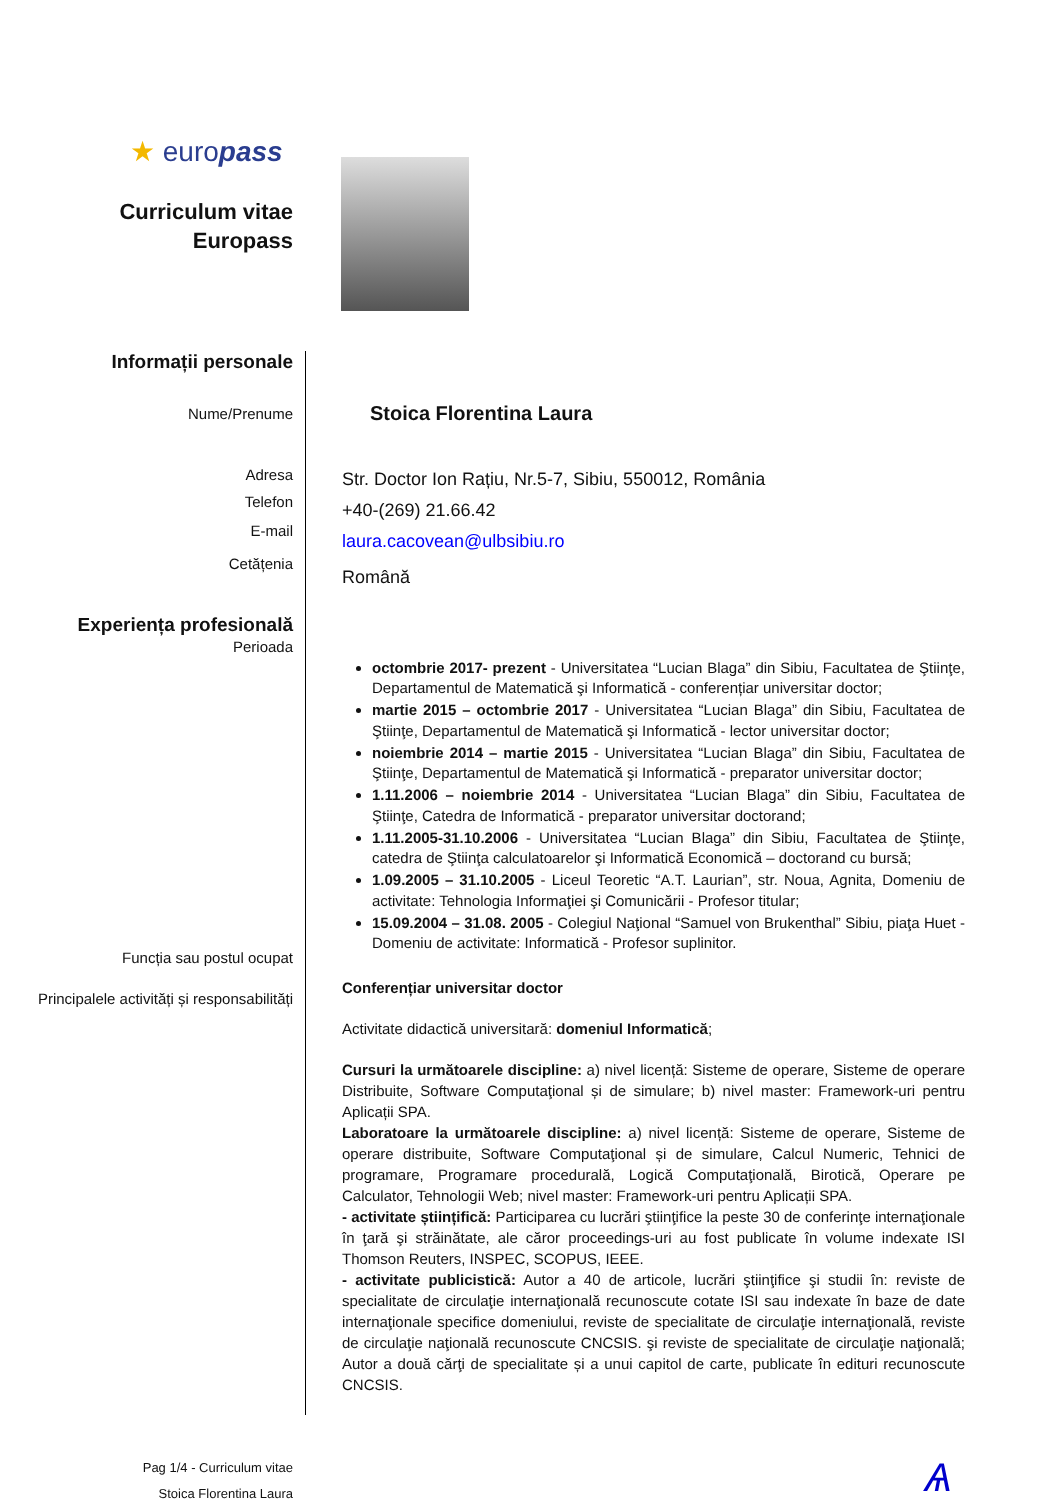★ europass
Curriculum vitae
Europass
Informații personale
Nume/Prenume
Adresa
Telefon
E-mail
Cetățenia
Experiența profesională
Perioada
Funcția sau postul ocupat
Principalele activități și responsabilități
Stoica Florentina Laura
Str. Doctor Ion Rațiu, Nr.5-7, Sibiu, 550012, România
+40-(269) 21.66.42
laura.cacovean@ulbsibiu.ro
Română
octombrie 2017- prezent - Universitatea “Lucian Blaga” din Sibiu, Facultatea de Ştiinţe, Departamentul de Matematică şi Informatică - conferențiar universitar doctor;
martie 2015 – octombrie 2017 - Universitatea “Lucian Blaga” din Sibiu, Facultatea de Ştiinţe, Departamentul de Matematică şi Informatică - lector universitar doctor;
noiembrie 2014 – martie 2015 - Universitatea “Lucian Blaga” din Sibiu, Facultatea de Ştiinţe, Departamentul de Matematică şi Informatică - preparator universitar doctor;
1.11.2006 – noiembrie 2014 - Universitatea “Lucian Blaga” din Sibiu, Facultatea de Ştiinţe, Catedra de Informatică - preparator universitar doctorand;
1.11.2005-31.10.2006 - Universitatea “Lucian Blaga” din Sibiu, Facultatea de Ştiinţe, catedra de Ştiinţa calculatoarelor şi Informatică Economică – doctorand cu bursă;
1.09.2005 – 31.10.2005 - Liceul Teoretic “A.T. Laurian”, str. Noua, Agnita, Domeniu de activitate: Tehnologia Informaţiei şi Comunicării - Profesor titular;
15.09.2004 – 31.08. 2005 - Colegiul Naţional “Samuel von Brukenthal” Sibiu, piaţa Huet - Domeniu de activitate: Informatică - Profesor suplinitor.
Conferențiar universitar doctor
Activitate didactică universitară: domeniul Informatică;
Cursuri la următoarele discipline: a) nivel licență: Sisteme de operare, Sisteme de operare Distribuite, Software Computaţional și de simulare; b) nivel master: Framework-uri pentru Aplicații SPA.
Laboratoare la următoarele discipline: a) nivel licență: Sisteme de operare, Sisteme de operare distribuite, Software Computaţional și de simulare, Calcul Numeric, Tehnici de programare, Programare procedurală, Logică Computaţională, Birotică, Operare pe Calculator, Tehnologii Web; nivel master: Framework-uri pentru Aplicații SPA.
- activitate științifică: Participarea cu lucrări ştiinţifice la peste 30 de conferinţe internaţionale în ţară şi străinătate, ale căror proceedings-uri au fost publicate în volume indexate ISI Thomson Reuters, INSPEC, SCOPUS, IEEE.
- activitate publicistică: Autor a 40 de articole, lucrări ştiinţifice şi studii în: reviste de specialitate de circulaţie internaţională recunoscute cotate ISI sau indexate în baze de date internaţionale specifice domeniului, reviste de specialitate de circulaţie internaţională, reviste de circulaţie naţională recunoscute CNCSIS. şi reviste de specialitate de circulaţie naţională; Autor a două cărţi de specialitate și a unui capitol de carte, publicate în edituri recunoscute CNCSIS.
Pag 1/4 - Curriculum vitae
Stoica Florentina Laura
Ѧ